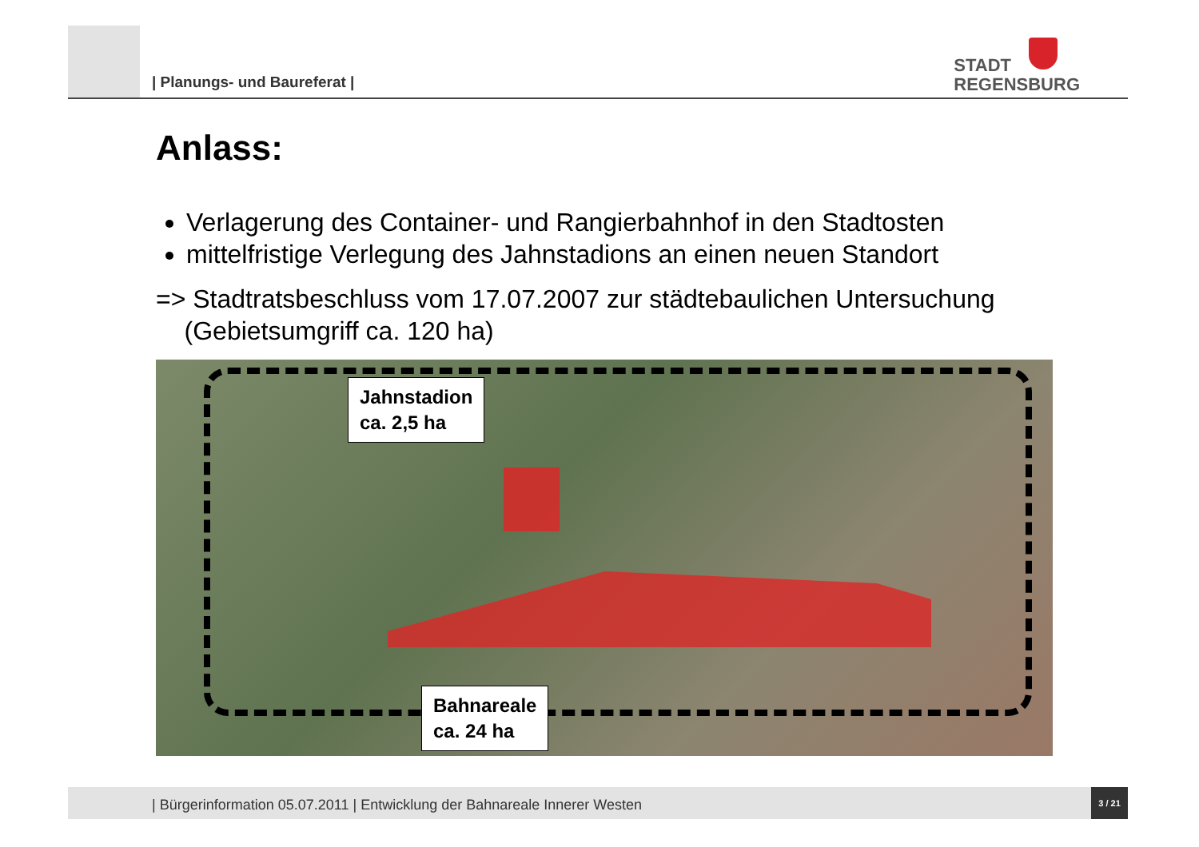| Planungs- und Baureferat |
STADT
REGENSBURG
Anlass:
Verlagerung des Container- und Rangierbahnhof in den Stadtosten
mittelfristige Verlegung des Jahnstadions an einen neuen Standort
=> Stadtratsbeschluss vom 17.07.2007 zur städtebaulichen Untersuchung
(Gebietsumgriff ca. 120 ha)
Jahnstadion
ca. 2,5 ha
Bahnareale
ca. 24 ha
| Bürgerinformation 05.07.2011 | Entwicklung der Bahnareale Innerer Westen
3 / 21